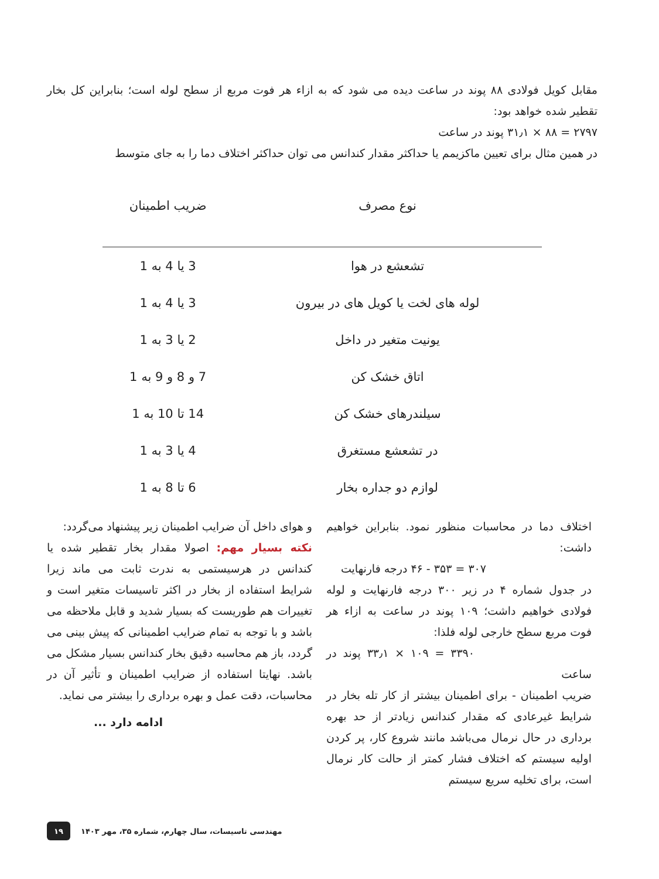مقابل کویل فولادی ۸۸ پوند در ساعت دیده می شود که به ازاء هر فوت مربع از سطح لوله است؛ بنابراین کل بخار تقطیر شده خواهد بود:
۲۷۹۷ = ۸۸ × ۳۱٫۱ پوند در ساعت
در همین مثال برای تعیین ماکزیمم یا حداکثر مقدار کندانس می توان حداکثر اختلاف دما را به جای متوسط
| نوع مصرف | ضریب اطمینان |
| --- | --- |
| تشعشع در هوا | 3 یا 4 به 1 |
| لوله های لخت یا کویل های در بیرون | 3 یا 4 به 1 |
| یونیت متغیر در داخل | 2 یا 3 به 1 |
| اتاق خشک کن | 7 و 8 و 9 به 1 |
| سیلندرهای خشک کن | 14 تا 10 به 1 |
| در تشعشع مستغرق | 4 یا 3 به 1 |
| لوازم دو جداره بخار | 6 تا 8 به 1 |
اختلاف دما در محاسبات منظور نمود. بنابراین خواهیم داشت:
۳۰۷ = ۳۵۳ - ۴۶ درجه فارنهایت
در جدول شماره ۴ در زیر ۳۰۰ درجه فارنهایت و لوله فولادی خواهیم داشت؛ ۱۰۹ پوند در ساعت به ازاء هر فوت مربع سطح خارجی لوله فلذا:
۳۳۹۰ = ۱۰۹ × ۳۳٫۱ پوند در ساعت
ضریب اطمینان - برای اطمینان بیشتر از کار تله بخار در شرایط غیرعادی که مقدار کندانس زیادتر از حد بهره برداری در حال نرمال می‌باشد مانند شروع کار، پر کردن اولیه سیستم که اختلاف فشار کمتر از حالت کار نرمال است، برای تخلیه سریع سیستم
و هوای داخل آن ضرایب اطمینان زیر پیشنهاد می‌گردد:
نکته بسیار مهم: اصولا مقدار بخار تقطیر شده یا کندانس در هرسیستمی به ندرت ثابت می ماند زیرا شرایط استفاده از بخار در اکثر تاسیسات متغیر است و تغییرات هم طوریست که بسیار شدید و قابل ملاحظه می باشد و با توجه به تمام ضرایب اطمینانی که پیش بینی می گردد، باز هم محاسبه دقیق بخار کندانس بسیار مشکل می باشد. نهایتا استفاده از ضرایب اطمینان و تأثیر آن در محاسبات، دقت عمل و بهره برداری را بیشتر می نماید.
ادامه دارد ...
۱۹
مهندسی تاسیسات، سال چهارم، شماره ۳۵، مهر ۱۴۰۳